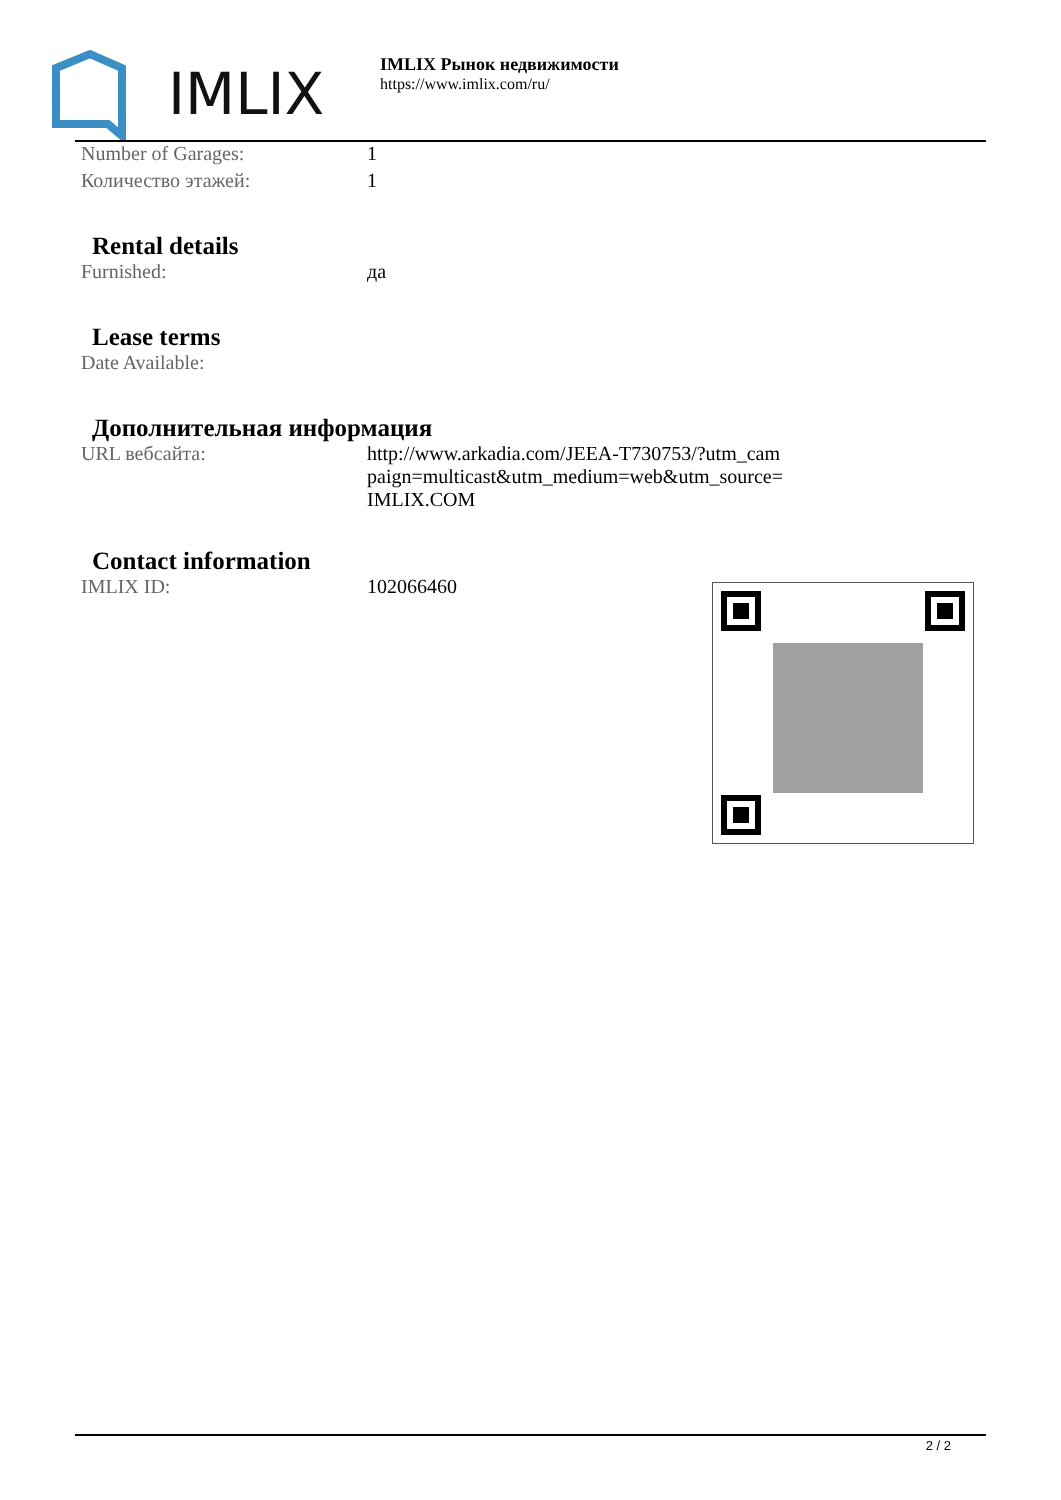IMLIX
IMLIX Рынок недвижимости
https://www.imlix.com/ru/
| Number of Garages: | 1 |
| Количество этажей: | 1 |
Rental details
| Furnished: | да |
Lease terms
| Date Available: | |
Дополнительная информация
| URL вебсайта: | http://www.arkadia.com/JEEA-T730753/?utm_cam paign=multicast&utm_medium=web&utm_source= IMLIX.COM |
Contact information
| IMLIX ID: | 102066460 |
2 / 2